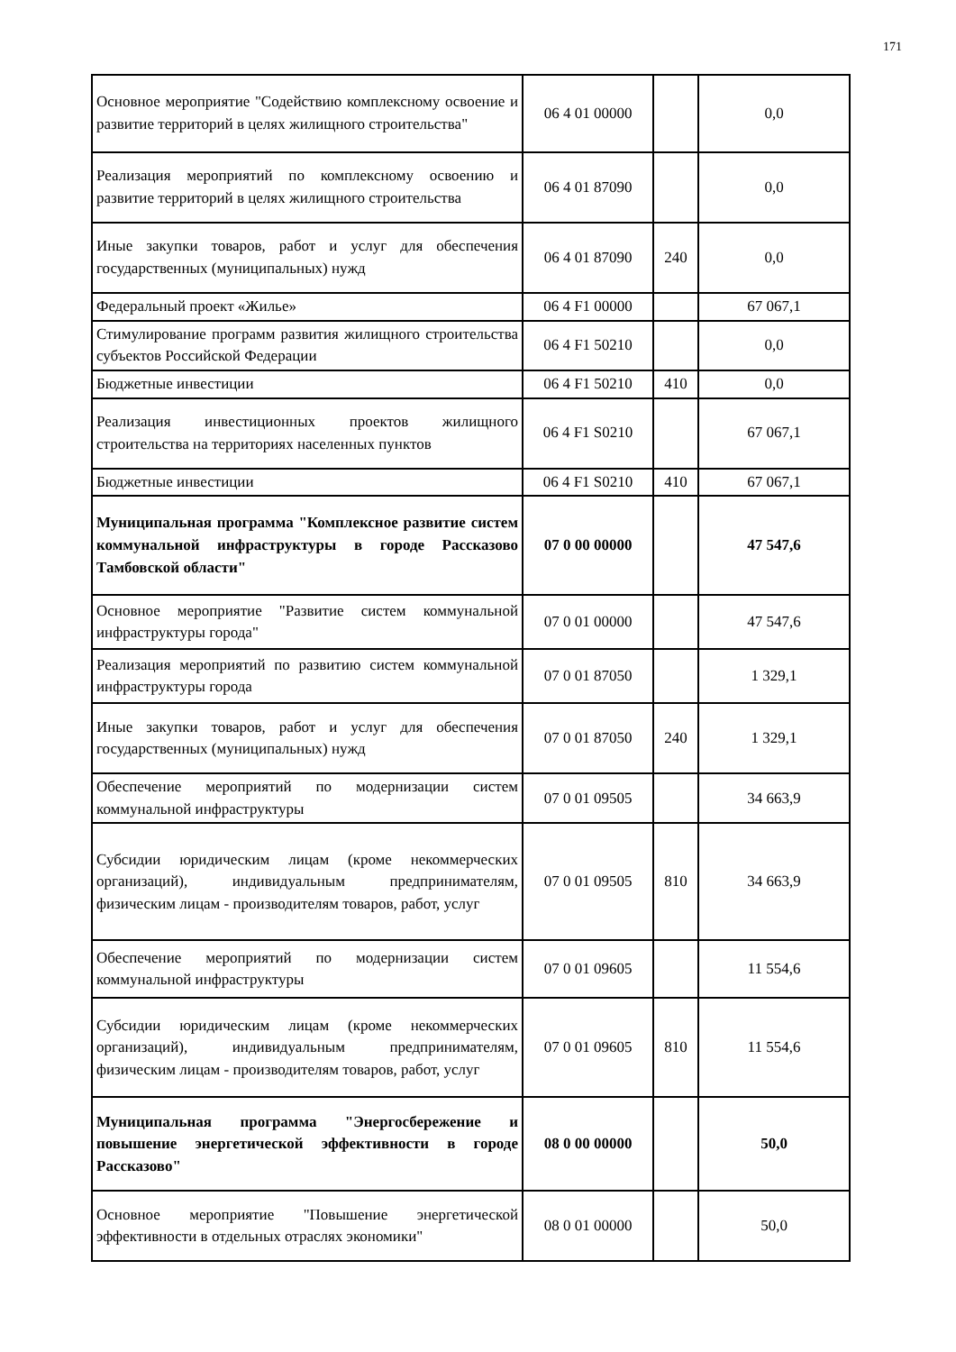171
| Основное мероприятие "Содействию комплексному освоение и развитие территорий в целях жилищного строительства" | 06 4 01 00000 | | 0,0 |
| Реализация мероприятий по комплексному освоению и развитие территорий в целях жилищного строительства | 06 4 01 87090 | | 0,0 |
| Иные закупки товаров, работ и услуг для обеспечения государственных (муниципальных) нужд | 06 4 01 87090 | 240 | 0,0 |
| Федеральный проект «Жилье» | 06 4 F1 00000 | | 67 067,1 |
| Стимулирование программ развития жилищного строительства субъектов Российской Федерации | 06 4 F1 50210 | | 0,0 |
| Бюджетные инвестиции | 06 4 F1 50210 | 410 | 0,0 |
| Реализация инвестиционных проектов жилищного строительства на территориях населенных пунктов | 06 4 F1 S0210 | | 67 067,1 |
| Бюджетные инвестиции | 06 4 F1 S0210 | 410 | 67 067,1 |
| Муниципальная программа "Комплексное развитие систем коммунальной инфраструктуры в городе Рассказово Тамбовской области" | 07 0 00 00000 | | 47 547,6 |
| Основное мероприятие "Развитие систем коммунальной инфраструктуры города" | 07 0 01 00000 | | 47 547,6 |
| Реализация мероприятий по развитию систем коммунальной инфраструктуры города | 07 0 01 87050 | | 1 329,1 |
| Иные закупки товаров, работ и услуг для обеспечения государственных (муниципальных) нужд | 07 0 01 87050 | 240 | 1 329,1 |
| Обеспечение мероприятий по модернизации систем коммунальной инфраструктуры | 07 0 01 09505 | | 34 663,9 |
| Субсидии юридическим лицам (кроме некоммерческих организаций), индивидуальным предпринимателям, физическим лицам - производителям товаров, работ, услуг | 07 0 01 09505 | 810 | 34 663,9 |
| Обеспечение мероприятий по модернизации систем коммунальной инфраструктуры | 07 0 01 09605 | | 11 554,6 |
| Субсидии юридическим лицам (кроме некоммерческих организаций), индивидуальным предпринимателям, физическим лицам - производителям товаров, работ, услуг | 07 0 01 09605 | 810 | 11 554,6 |
| Муниципальная программа "Энергосбережение и повышение энергетической эффективности в городе Рассказово" | 08 0 00 00000 | | 50,0 |
| Основное мероприятие "Повышение энергетической эффективности в отдельных отраслях экономики" | 08 0 01 00000 | | 50,0 |